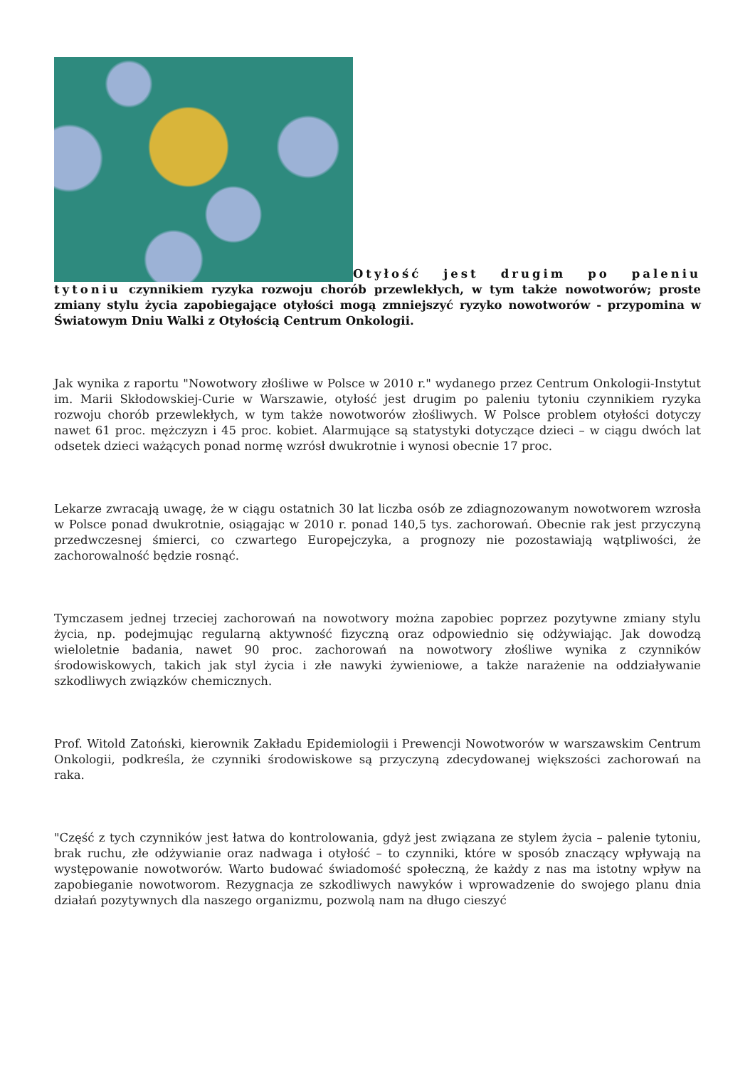Otyłość jest drugim po paleniu tytoniu czynnikiem ryzyka rozwoju chorób przewlekłych, w tym także nowotworów; proste zmiany stylu życia zapobiegające otyłości mogą zmniejszyć ryzyko nowotworów - przypomina w Światowym Dniu Walki z Otyłością Centrum Onkologii.
Jak wynika z raportu "Nowotwory złośliwe w Polsce w 2010 r." wydanego przez Centrum Onkologii-Instytut im. Marii Skłodowskiej-Curie w Warszawie, otyłość jest drugim po paleniu tytoniu czynnikiem ryzyka rozwoju chorób przewlekłych, w tym także nowotworów złośliwych. W Polsce problem otyłości dotyczy nawet 61 proc. mężczyzn i 45 proc. kobiet. Alarmujące są statystyki dotyczące dzieci – w ciągu dwóch lat odsetek dzieci ważących ponad normę wzrósł dwukrotnie i wynosi obecnie 17 proc.
Lekarze zwracają uwagę, że w ciągu ostatnich 30 lat liczba osób ze zdiagnozowanym nowotworem wzrosła w Polsce ponad dwukrotnie, osiągając w 2010 r. ponad 140,5 tys. zachorowań. Obecnie rak jest przyczyną przedwczesnej śmierci, co czwartego Europejczyka, a prognozy nie pozostawiają wątpliwości, że zachorowalność będzie rosnąć.
Tymczasem jednej trzeciej zachorowań na nowotwory można zapobiec poprzez pozytywne zmiany stylu życia, np. podejmując regularną aktywność fizyczną oraz odpowiednio się odżywiając. Jak dowodzą wieloletnie badania, nawet 90 proc. zachorowań na nowotwory złośliwe wynika z czynników środowiskowych, takich jak styl życia i złe nawyki żywieniowe, a także narażenie na oddziaływanie szkodliwych związków chemicznych.
Prof. Witold Zatoński, kierownik Zakładu Epidemiologii i Prewencji Nowotworów w warszawskim Centrum Onkologii, podkreśla, że czynniki środowiskowe są przyczyną zdecydowanej większości zachorowań na raka.
"Część z tych czynników jest łatwa do kontrolowania, gdyż jest związana ze stylem życia – palenie tytoniu, brak ruchu, złe odżywianie oraz nadwaga i otyłość – to czynniki, które w sposób znaczący wpływają na występowanie nowotworów. Warto budować świadomość społeczną, że każdy z nas ma istotny wpływ na zapobieganie nowotworom. Rezygnacja ze szkodliwych nawyków i wprowadzenie do swojego planu dnia działań pozytywnych dla naszego organizmu, pozwolą nam na długo cieszyć